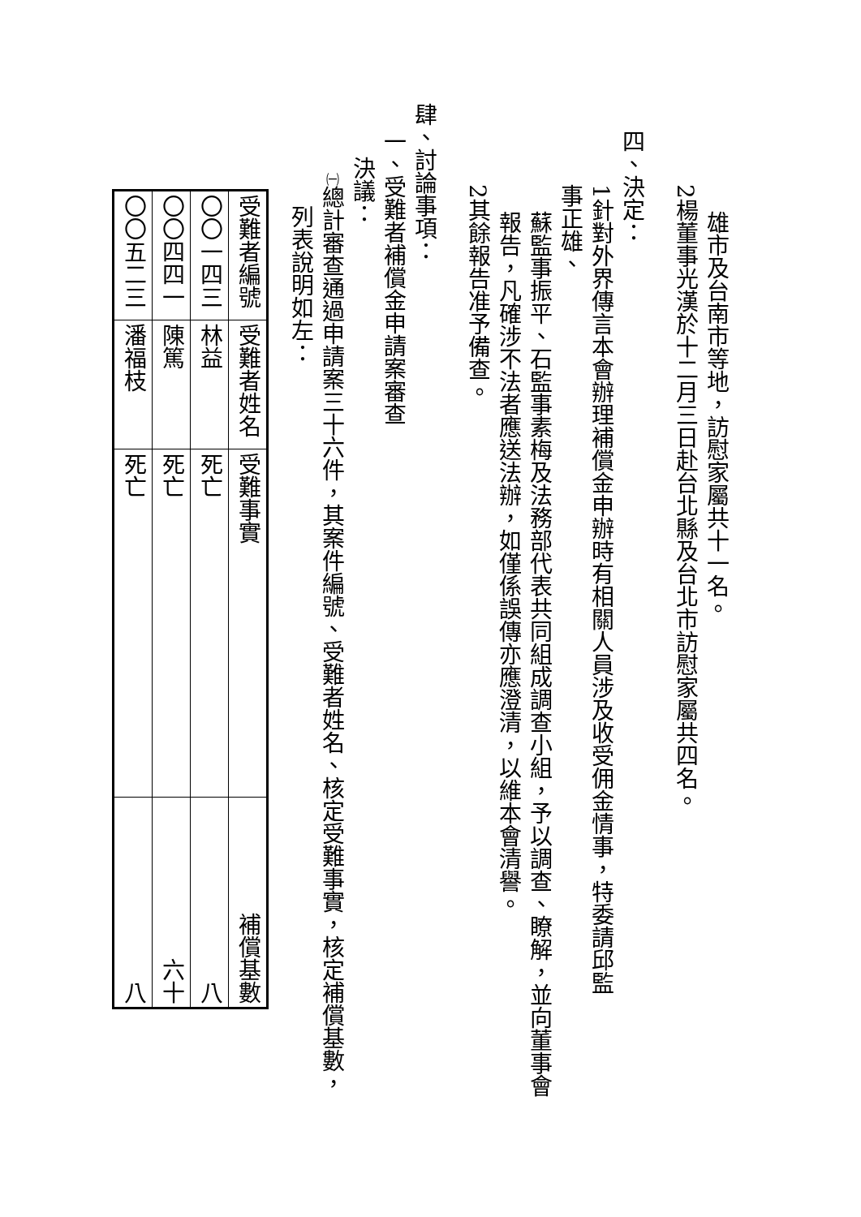雄市及台南市等地，訪慰家屬共十一名。
2楊董事光漢於十二月三日赴台北縣及台北市訪慰家屬共四名。
四、決定：
1針對外界傳言本會辦理補償金申辦時有相關人員涉及收受佣金情事，特委請邱監事正雄、
蘇監事振平、石監事素梅及法務部代表共同組成調查小組，予以調查、瞭解，並向董事會
報告，凡確涉不法者應送法辦，如僅係誤傳亦應澄清，以維本會清譽。
2其餘報告准予備查。
肆、討論事項：
一、受難者補償金申請案審查
決議：
㈠總計審查通過申請案三十六件，其案件編號、受難者姓名、核定受難事實，核定補償基數，
列表說明如左：
| 受難者編號 | 受難者姓名 | 受難事實 | 補償基數 |
| 〇〇一四三 | 林益 | 死亡 | 八 |
| 〇〇四四一 | 陳篤 | 死亡 | 六十 |
| 〇〇五二三 | 潘福枝 | 死亡 | 八 |